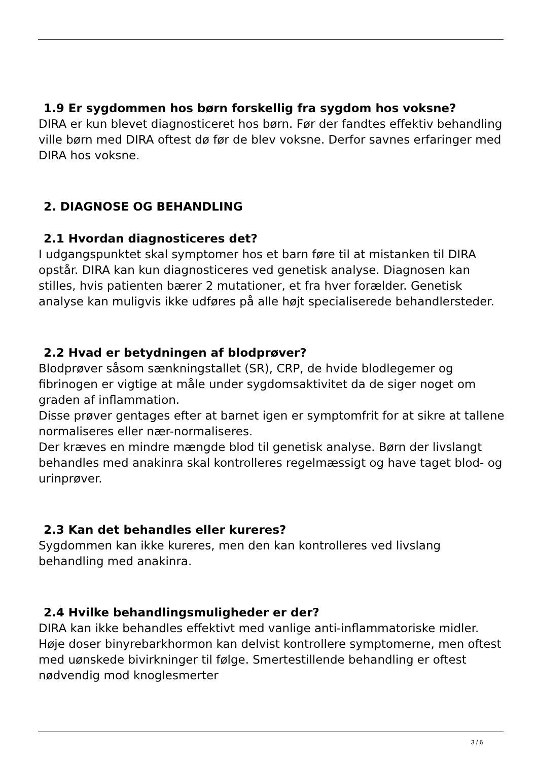1.9 Er sygdommen hos børn forskellig fra sygdom hos voksne?
DIRA er kun blevet diagnosticeret hos børn. Før der fandtes effektiv behandling ville børn med DIRA oftest dø før de blev voksne. Derfor savnes erfaringer med DIRA hos voksne.
2. DIAGNOSE OG BEHANDLING
2.1 Hvordan diagnosticeres det?
I udgangspunktet skal symptomer hos et barn føre til at mistanken til DIRA opstår. DIRA kan kun diagnosticeres ved genetisk analyse. Diagnosen kan stilles, hvis patienten bærer 2 mutationer, et fra hver forælder. Genetisk analyse kan muligvis ikke udføres på alle højt specialiserede behandlersteder.
2.2 Hvad er betydningen af blodprøver?
Blodprøver såsom sænkningstallet (SR), CRP, de hvide blodlegemer og fibrinogen er vigtige at måle under sygdomsaktivitet da de siger noget om graden af inflammation.
Disse prøver gentages efter at barnet igen er symptomfrit for at sikre at tallene normaliseres eller nær-normaliseres.
Der kræves en mindre mængde blod til genetisk analyse. Børn der livslangt behandles med anakinra skal kontrolleres regelmæssigt og have taget blod- og urinprøver.
2.3 Kan det behandles eller kureres?
Sygdommen kan ikke kureres, men den kan kontrolleres ved livslang behandling med anakinra.
2.4 Hvilke behandlingsmuligheder er der?
DIRA kan ikke behandles effektivt med vanlige anti-inflammatoriske midler. Høje doser binyrebarkhormon kan delvist kontrollere symptomerne, men oftest med uønskede bivirkninger til følge. Smertestillende behandling er oftest nødvendig mod knoglesmerter
3 / 6